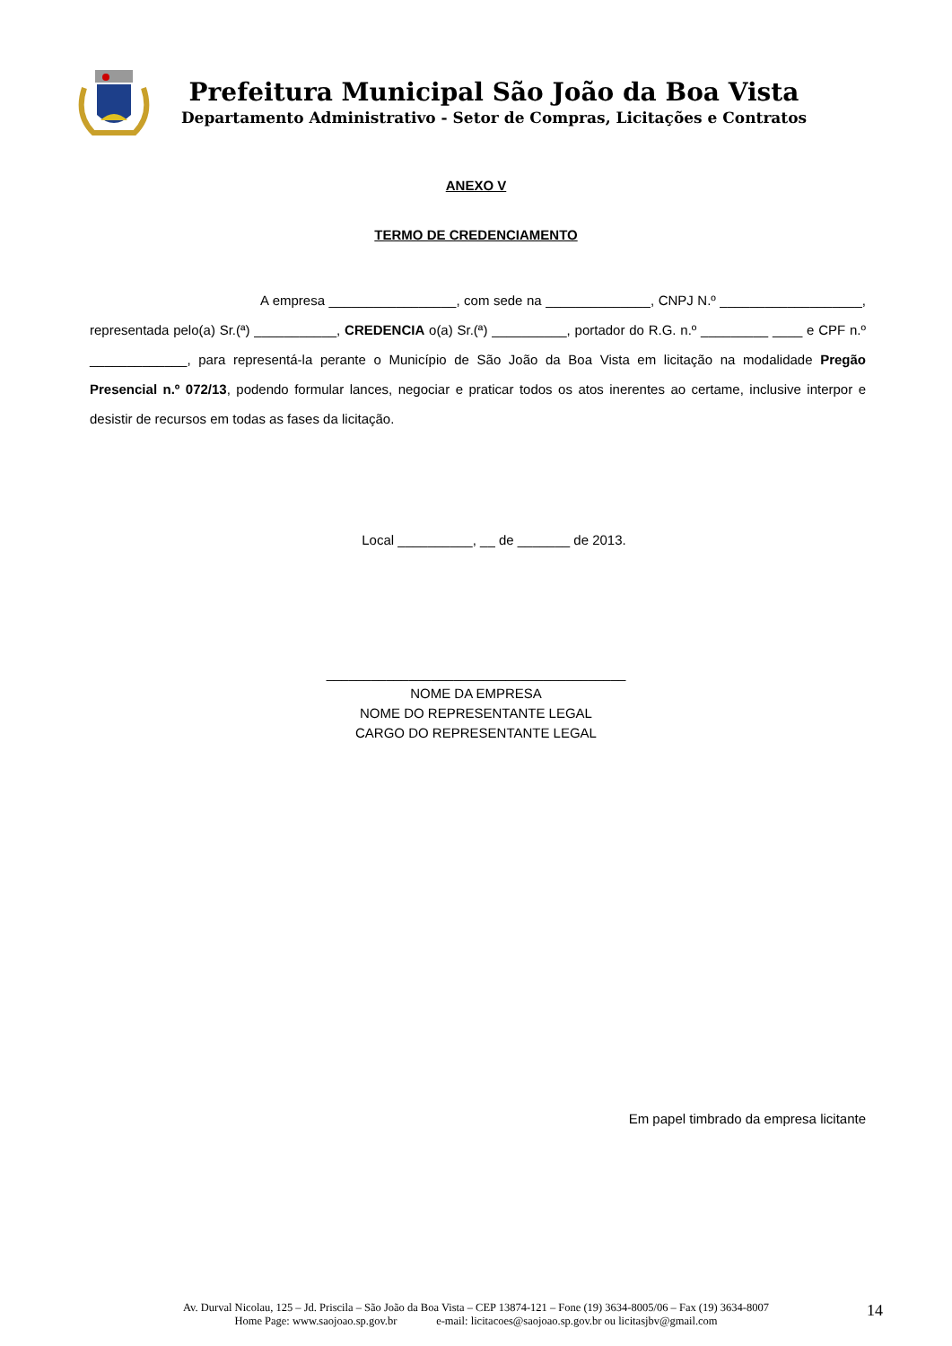Prefeitura Municipal São João da Boa Vista
Departamento Administrativo - Setor de Compras, Licitações e Contratos
ANEXO V
TERMO DE CREDENCIAMENTO
A empresa _________________, com sede na ______________, CNPJ N.º ___________________, representada pelo(a) Sr.(ª) ___________, CREDENCIA o(a) Sr.(ª) __________, portador do R.G. n.º _________ ____ e CPF n.º _____________, para representá-la perante o Município de São João da Boa Vista em licitação na modalidade Pregão Presencial n.º 072/13, podendo formular lances, negociar e praticar todos os atos inerentes ao certame, inclusive interpor e desistir de recursos em todas as fases da licitação.
Local __________, __ de _______ de 2013.
________________________________________
NOME DA EMPRESA
NOME DO REPRESENTANTE LEGAL
CARGO DO REPRESENTANTE LEGAL
Em papel timbrado da empresa licitante
Av. Durval Nicolau, 125 – Jd. Priscila – São João da Boa Vista – CEP 13874-121 – Fone (19) 3634-8005/06 – Fax (19) 3634-8007
Home Page: www.saojoao.sp.gov.br e-mail: licitacoes@saojoao.sp.gov.br ou licitasjbv@gmail.com
14